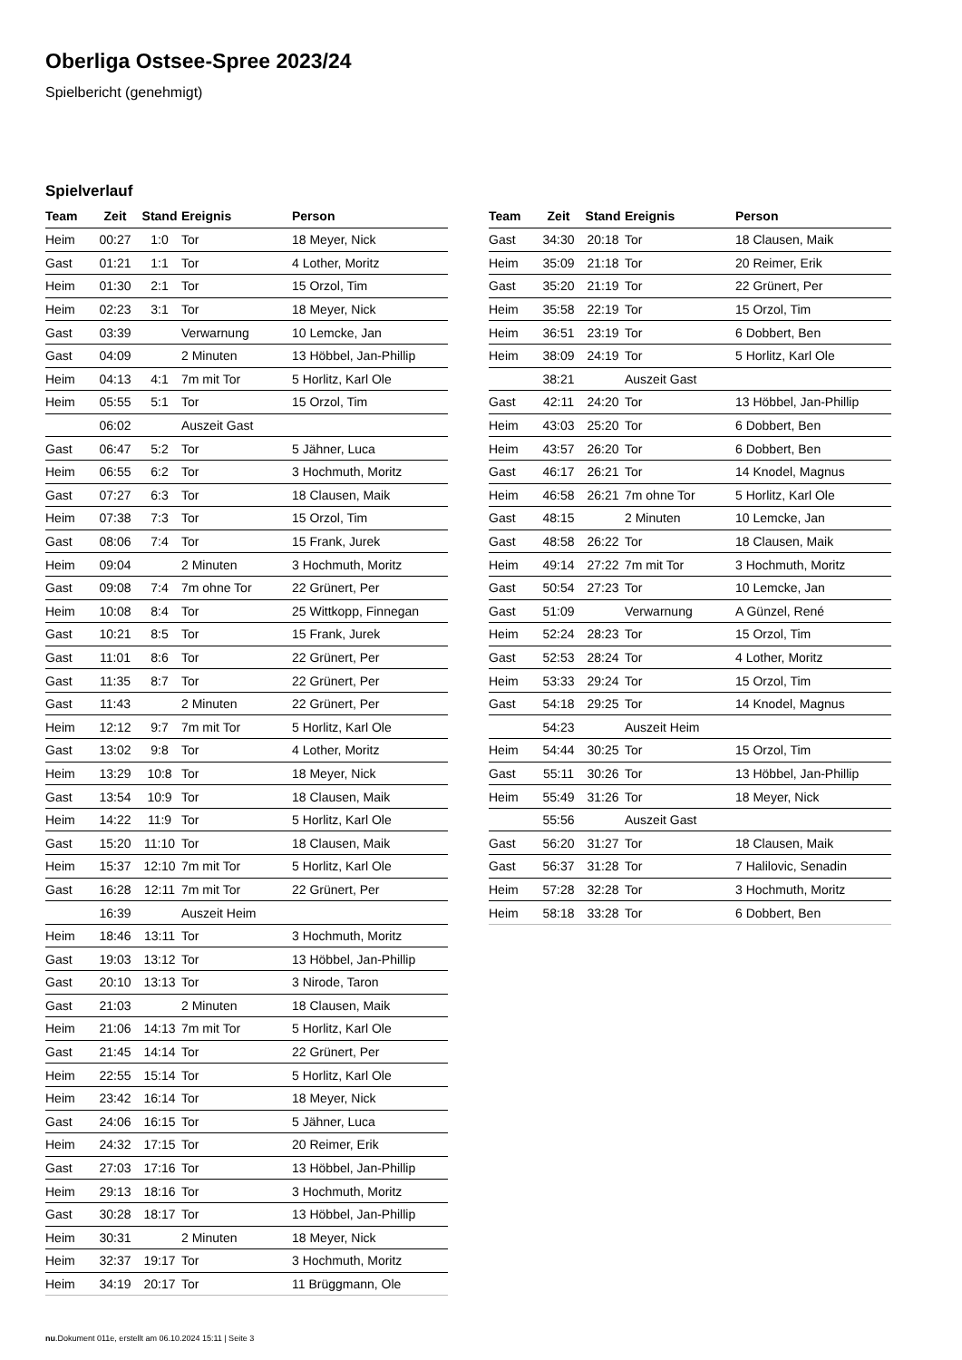Oberliga Ostsee-Spree 2023/24
Spielbericht (genehmigt)
Spielverlauf
| Team | Zeit | Stand | Ereignis | Person |
| --- | --- | --- | --- | --- |
| Heim | 00:27 | 1:0 | Tor | 18 Meyer, Nick |
| Gast | 01:21 | 1:1 | Tor | 4 Lother, Moritz |
| Heim | 01:30 | 2:1 | Tor | 15 Orzol, Tim |
| Heim | 02:23 | 3:1 | Tor | 18 Meyer, Nick |
| Gast | 03:39 | | Verwarnung | 10 Lemcke, Jan |
| Gast | 04:09 | | 2 Minuten | 13 Höbbel, Jan-Phillip |
| Heim | 04:13 | 4:1 | 7m mit Tor | 5 Horlitz, Karl Ole |
| Heim | 05:55 | 5:1 | Tor | 15 Orzol, Tim |
| | 06:02 | | Auszeit Gast | |
| Gast | 06:47 | 5:2 | Tor | 5 Jähner, Luca |
| Heim | 06:55 | 6:2 | Tor | 3 Hochmuth, Moritz |
| Gast | 07:27 | 6:3 | Tor | 18 Clausen, Maik |
| Heim | 07:38 | 7:3 | Tor | 15 Orzol, Tim |
| Gast | 08:06 | 7:4 | Tor | 15 Frank, Jurek |
| Heim | 09:04 | | 2 Minuten | 3 Hochmuth, Moritz |
| Gast | 09:08 | 7:4 | 7m ohne Tor | 22 Grünert, Per |
| Heim | 10:08 | 8:4 | Tor | 25 Wittkopp, Finnegan |
| Gast | 10:21 | 8:5 | Tor | 15 Frank, Jurek |
| Gast | 11:01 | 8:6 | Tor | 22 Grünert, Per |
| Gast | 11:35 | 8:7 | Tor | 22 Grünert, Per |
| Gast | 11:43 | | 2 Minuten | 22 Grünert, Per |
| Heim | 12:12 | 9:7 | 7m mit Tor | 5 Horlitz, Karl Ole |
| Gast | 13:02 | 9:8 | Tor | 4 Lother, Moritz |
| Heim | 13:29 | 10:8 | Tor | 18 Meyer, Nick |
| Gast | 13:54 | 10:9 | Tor | 18 Clausen, Maik |
| Heim | 14:22 | 11:9 | Tor | 5 Horlitz, Karl Ole |
| Gast | 15:20 | 11:10 | Tor | 18 Clausen, Maik |
| Heim | 15:37 | 12:10 | 7m mit Tor | 5 Horlitz, Karl Ole |
| Gast | 16:28 | 12:11 | 7m mit Tor | 22 Grünert, Per |
| | 16:39 | | Auszeit Heim | |
| Heim | 18:46 | 13:11 | Tor | 3 Hochmuth, Moritz |
| Gast | 19:03 | 13:12 | Tor | 13 Höbbel, Jan-Phillip |
| Gast | 20:10 | 13:13 | Tor | 3 Nirode, Taron |
| Gast | 21:03 | | 2 Minuten | 18 Clausen, Maik |
| Heim | 21:06 | 14:13 | 7m mit Tor | 5 Horlitz, Karl Ole |
| Gast | 21:45 | 14:14 | Tor | 22 Grünert, Per |
| Heim | 22:55 | 15:14 | Tor | 5 Horlitz, Karl Ole |
| Heim | 23:42 | 16:14 | Tor | 18 Meyer, Nick |
| Gast | 24:06 | 16:15 | Tor | 5 Jähner, Luca |
| Heim | 24:32 | 17:15 | Tor | 20 Reimer, Erik |
| Gast | 27:03 | 17:16 | Tor | 13 Höbbel, Jan-Phillip |
| Heim | 29:13 | 18:16 | Tor | 3 Hochmuth, Moritz |
| Gast | 30:28 | 18:17 | Tor | 13 Höbbel, Jan-Phillip |
| Heim | 30:31 | | 2 Minuten | 18 Meyer, Nick |
| Heim | 32:37 | 19:17 | Tor | 3 Hochmuth, Moritz |
| Heim | 34:19 | 20:17 | Tor | 11 Brüggmann, Ole |
| Team | Zeit | Stand | Ereignis | Person |
| --- | --- | --- | --- | --- |
| Gast | 34:30 | 20:18 | Tor | 18 Clausen, Maik |
| Heim | 35:09 | 21:18 | Tor | 20 Reimer, Erik |
| Gast | 35:20 | 21:19 | Tor | 22 Grünert, Per |
| Heim | 35:58 | 22:19 | Tor | 15 Orzol, Tim |
| Heim | 36:51 | 23:19 | Tor | 6 Dobbert, Ben |
| Heim | 38:09 | 24:19 | Tor | 5 Horlitz, Karl Ole |
| | 38:21 | | Auszeit Gast | |
| Gast | 42:11 | 24:20 | Tor | 13 Höbbel, Jan-Phillip |
| Heim | 43:03 | 25:20 | Tor | 6 Dobbert, Ben |
| Heim | 43:57 | 26:20 | Tor | 6 Dobbert, Ben |
| Gast | 46:17 | 26:21 | Tor | 14 Knodel, Magnus |
| Heim | 46:58 | 26:21 | 7m ohne Tor | 5 Horlitz, Karl Ole |
| Gast | 48:15 | | 2 Minuten | 10 Lemcke, Jan |
| Gast | 48:58 | 26:22 | Tor | 18 Clausen, Maik |
| Heim | 49:14 | 27:22 | 7m mit Tor | 3 Hochmuth, Moritz |
| Gast | 50:54 | 27:23 | Tor | 10 Lemcke, Jan |
| Gast | 51:09 | | Verwarnung | A Günzel, René |
| Heim | 52:24 | 28:23 | Tor | 15 Orzol, Tim |
| Gast | 52:53 | 28:24 | Tor | 4 Lother, Moritz |
| Heim | 53:33 | 29:24 | Tor | 15 Orzol, Tim |
| Gast | 54:18 | 29:25 | Tor | 14 Knodel, Magnus |
| | 54:23 | | Auszeit Heim | |
| Heim | 54:44 | 30:25 | Tor | 15 Orzol, Tim |
| Gast | 55:11 | 30:26 | Tor | 13 Höbbel, Jan-Phillip |
| Heim | 55:49 | 31:26 | Tor | 18 Meyer, Nick |
| | 55:56 | | Auszeit Gast | |
| Gast | 56:20 | 31:27 | Tor | 18 Clausen, Maik |
| Gast | 56:37 | 31:28 | Tor | 7 Halilovic, Senadin |
| Heim | 57:28 | 32:28 | Tor | 3 Hochmuth, Moritz |
| Heim | 58:18 | 33:28 | Tor | 6 Dobbert, Ben |
nu.Dokument 011e, erstellt am 06.10.2024 15:11 | Seite 3